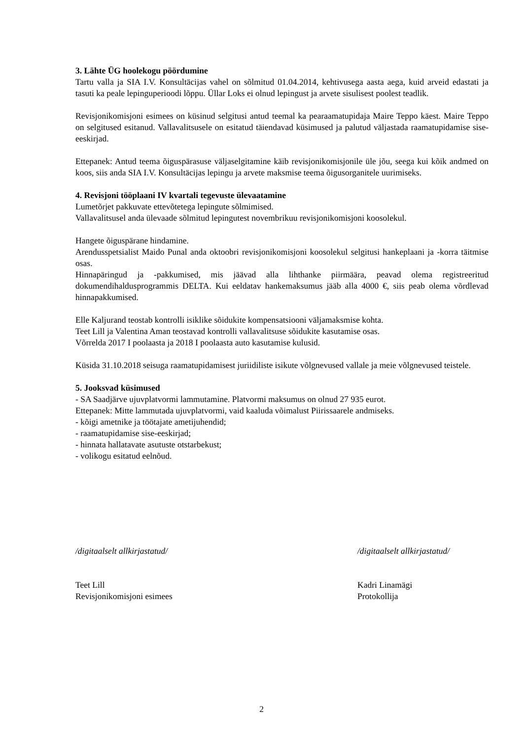3. Lähte ÜG hoolekogu pöördumine
Tartu valla ja SIA I.V. Konsultäcijas vahel on sõlmitud 01.04.2014, kehtivusega aasta aega, kuid arveid edastati ja tasuti ka peale lepinguperioodi lõppu. Üllar Loks ei olnud lepingust ja arvete sisulisest poolest teadlik.
Revisjonikomisjoni esimees on küsinud selgitusi antud teemal ka pearaamatupidaja Maire Teppo käest. Maire Teppo on selgitused esitanud. Vallavalitsusele on esitatud täiendavad küsimused ja palutud väljastada raamatupidamise sise-eeskirjad.
Ettepanek: Antud teema õiguspärasuse väljaselgitamine käib revisjonikomisjonile üle jõu, seega kui kõik andmed on koos, siis anda SIA I.V. Konsultäcijas lepingu ja arvete maksmise teema õigusorganitele uurimiseks.
4. Revisjoni tööplaani IV kvartali tegevuste ülevaatamine
Lumetõrjet pakkuvate ettevõtetega lepingute sõlmimised.
Vallavalitsusel anda ülevaade sõlmitud lepingutest novembrikuu revisjonikomisjoni koosolekul.
Hangete õiguspärane hindamine.
Arendusspetsialist Maido Punal anda oktoobri revisjonikomisjoni koosolekul selgitusi hankeplaani ja -korra täitmise osas.
Hinnapäringud ja -pakkumised, mis jäävad alla lihthanke piirmäära, peavad olema registreeritud dokumendihaldusprogrammis DELTA. Kui eeldatav hankemaksumus jääb alla 4000 €, siis peab olema võrdlevad hinnapakkumised.
Elle Kaljurand teostab kontrolli isiklike sõidukite kompensatsiooni väljamaksmise kohta.
Teet Lill ja Valentina Aman teostavad kontrolli vallavalitsuse sõidukite kasutamise osas.
Võrrelda 2017 I poolaasta ja 2018 I poolaasta auto kasutamise kulusid.
Küsida 31.10.2018 seisuga raamatupidamisest juriidiliste isikute võlgnevused vallale ja meie võlgnevused teistele.
5. Jooksvad küsimused
- SA Saadjärve ujuvplatvormi lammutamine. Platvormi maksumus on olnud 27 935 eurot.
Ettepanek: Mitte lammutada ujuvplatvormi, vaid kaaluda võimalust Piirissaarele andmiseks.
- kõigi ametnike ja töötajate ametijuhendid;
- raamatupidamise sise-eeskirjad;
- hinnata hallatavate asutuste otstarbekust;
- volikogu esitatud eelnõud.
/digitaalselt allkirjastatud/
Teet Lill
Revisjonikomisjoni esimees
/digitaalselt allkirjastatud/
Kadri Linamägi
Protokollija
2